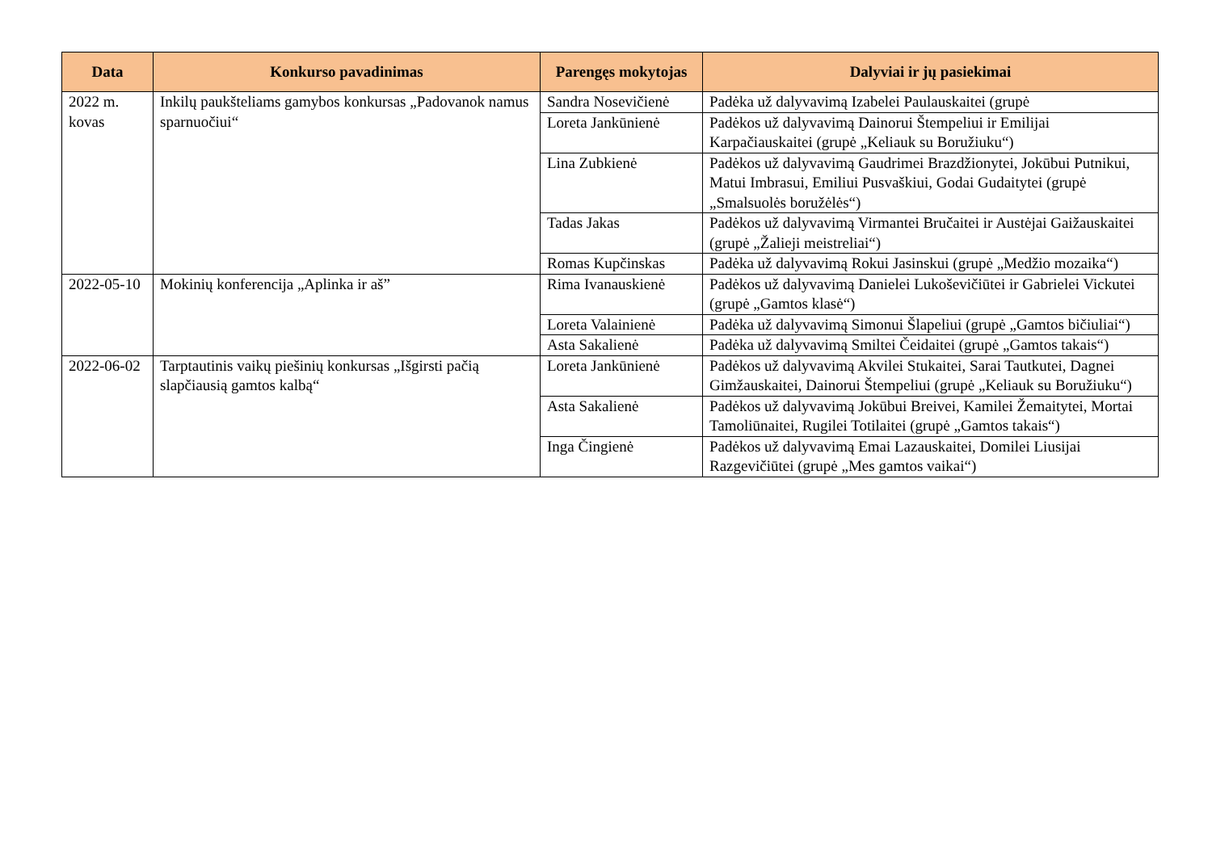| Data | Konkurso pavadinimas | Parengęs mokytojas | Dalyviai ir jų pasiekimai |
| --- | --- | --- | --- |
| 2022 m. kovas | Inkilų paukšteliams gamybos konkursas „Padovanok namus sparnuočiui“ | Sandra Nosevičienė | Padėka už dalyvavimą Izabelei Paulauskaitei (grupė |
| | | Loreta Jankūnienė | Padėkos už dalyvavimą Dainorui Štempeliui ir Emilijai Karpačiauskaitei (grupė „Keliauk su Boružiuku“) |
| | | Lina Zubkienė | Padėkos už dalyvavimą Gaudrimei Brazdžionytei, Jokūbui Putnikui, Matui Imbrasui, Emiliui Pusvaškiui, Godai Gudaitytei (grupė „Smalsuolės boružėlės“) |
| | | Tadas Jakas | Padėkos už dalyvavimą Virmantei Bručaitei ir Austėjai Gaižauskaitei (grupė „Žalieji meistreliai“) |
| | | Romas Kupčinskas | Padėka už dalyvavimą Rokui Jasinskui (grupė „Medžio mozaika“) |
| 2022-05-10 | Mokinių konferencija „Aplinka ir aš” | Rima Ivanauskienė | Padėkos už dalyvavimą Danielei Lukoševičiūtei ir Gabrielei Vickutei (grupė „Gamtos klasė“) |
| | | Loreta Valainienė | Padėka už dalyvavimą Simonui Šlapeliui (grupė „Gamtos bičiuliai“) |
| | | Asta Sakalienė | Padėka už dalyvavimą Smiltei Čeidaitei (grupė „Gamtos takais“) |
| 2022-06-02 | Tarptautinis vaikų piešinių konkursas „Išgirsti pačią slapčiausią gamtos kalbą“ | Loreta Jankūnienė | Padėkos už dalyvavimą Akvilei Stukaitei, Sarai Tautkutei, Dagnei Gimžauskaitei, Dainorui Štempeliui (grupė „Keliauk su Boružiuku“) |
| | | Asta Sakalienė | Padėkos už dalyvavimą Jokūbui Breivei, Kamilei Žemaitytei, Mortai Tamoliūnaitei, Rugilei Totilaitei (grupė „Gamtos takais“) |
| | | Inga Čingienė | Padėkos už dalyvavimą Emai Lazauskaitei, Domilei Liusijai Razgevičiūtei (grupė „Mes gamtos vaikai“) |